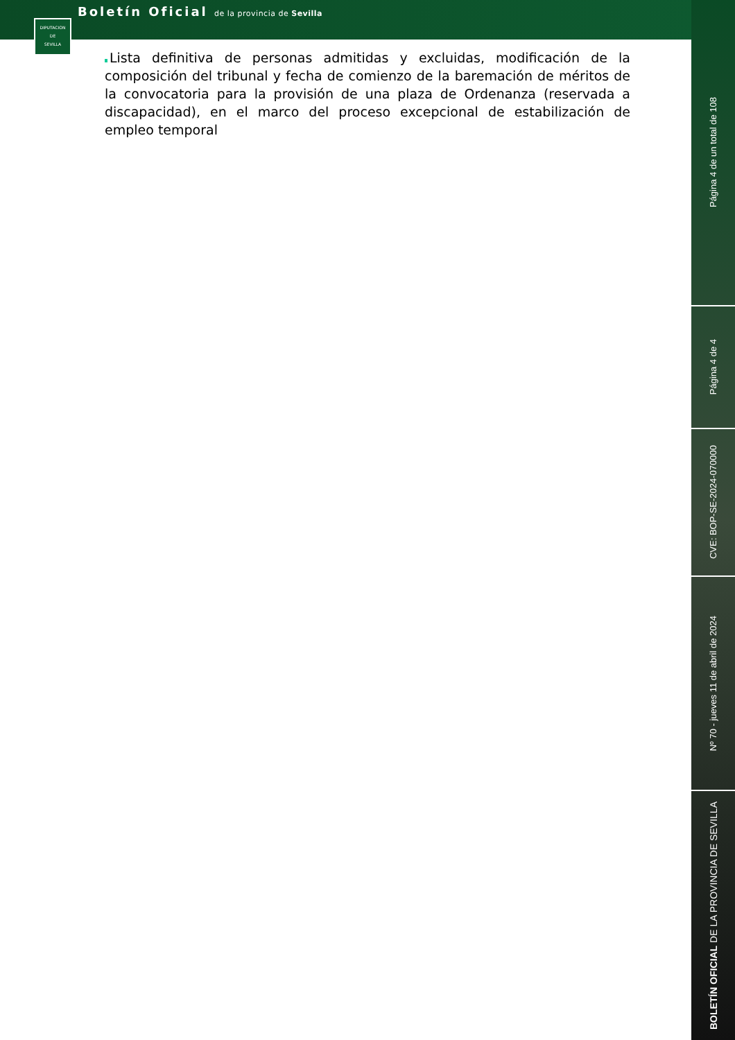Boletín Oficial de la provincia de Sevilla
DIPUTACION
DE
SEVILLA
Página 4 de un total de 108
Página 4 de 4
CVE: BOP-SE-2024-070000
Nº 70 - jueves 11 de abril de 2024
BOLETÍN OFICIAL DE LA PROVINCIA DE SEVILLA
Lista definitiva de personas admitidas y excluidas, modificación de la composición del tribunal y fecha de comienzo de la baremación de méritos de la convocatoria para la provisión de una plaza de Ordenanza (reservada a discapacidad), en el marco del proceso excepcional de estabilización de empleo temporal